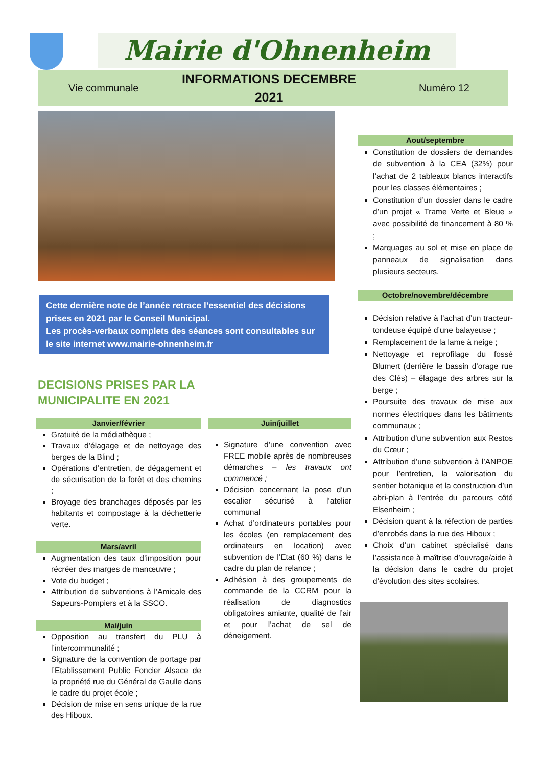Mairie d'Ohnenheim
Vie communale
INFORMATIONS DECEMBRE
2021
Numéro 12
Cette dernière note de l’année retrace l’essentiel des décisions prises en 2021 par le Conseil Municipal.
Les procès-verbaux complets des séances sont consultables sur le site internet www.mairie-ohnenheim.fr
DECISIONS PRISES PAR LA
MUNICIPALITE EN 2021
Janvier/février
Gratuité de la médiathèque ;
Travaux d’élagage et de nettoyage des berges de la Blind ;
Opérations d’entretien, de dégagement et de sécurisation de la forêt et des chemins ;
Broyage des branchages déposés par les habitants et compostage à la déchetterie verte.
Mars/avril
Augmentation des taux d’imposition pour récréer des marges de manœuvre ;
Vote du budget ;
Attribution de subventions à l’Amicale des Sapeurs-Pompiers et à la SSCO.
Mai/juin
Opposition au transfert du PLU à l’intercommunalité ;
Signature de la convention de portage par l’Etablissement Public Foncier Alsace de la propriété rue du Général de Gaulle dans le cadre du projet école ;
Décision de mise en sens unique de la rue des Hiboux.
Juin/juillet
Signature d’une convention avec FREE mobile après de nombreuses démarches – les travaux ont commencé ;
Décision concernant la pose d’un escalier sécurisé à l’atelier communal
Achat d’ordinateurs portables pour les écoles (en remplacement des ordinateurs en location) avec subvention de l’Etat (60 %) dans le cadre du plan de relance ;
Adhésion à des groupements de commande de la CCRM pour la réalisation de diagnostics obligatoires amiante, qualité de l’air et pour l’achat de sel de déneigement.
Aout/septembre
Constitution de dossiers de demandes de subvention à la CEA (32%) pour l’achat de 2 tableaux blancs interactifs pour les classes élémentaires ;
Constitution d’un dossier dans le cadre d’un projet « Trame Verte et Bleue » avec possibilité de financement à 80 % ;
Marquages au sol et mise en place de panneaux de signalisation dans plusieurs secteurs.
Octobre/novembre/décembre
Décision relative à l’achat d’un tracteur-tondeuse équipé d’une balayeuse ;
Remplacement de la lame à neige ;
Nettoyage et reprofilage du fossé Blumert (derrière le bassin d’orage rue des Clés) – élagage des arbres sur la berge ;
Poursuite des travaux de mise aux normes électriques dans les bâtiments communaux ;
Attribution d’une subvention aux Restos du Cœur ;
Attribution d’une subvention à l’ANPOE pour l’entretien, la valorisation du sentier botanique et la construction d’un abri-plan à l’entrée du parcours côté Elsenheim ;
Décision quant à la réfection de parties d’enrobés dans la rue des Hiboux ;
Choix d’un cabinet spécialisé dans l’assistance à maîtrise d’ouvrage/aide à la décision dans le cadre du projet d’évolution des sites scolaires.